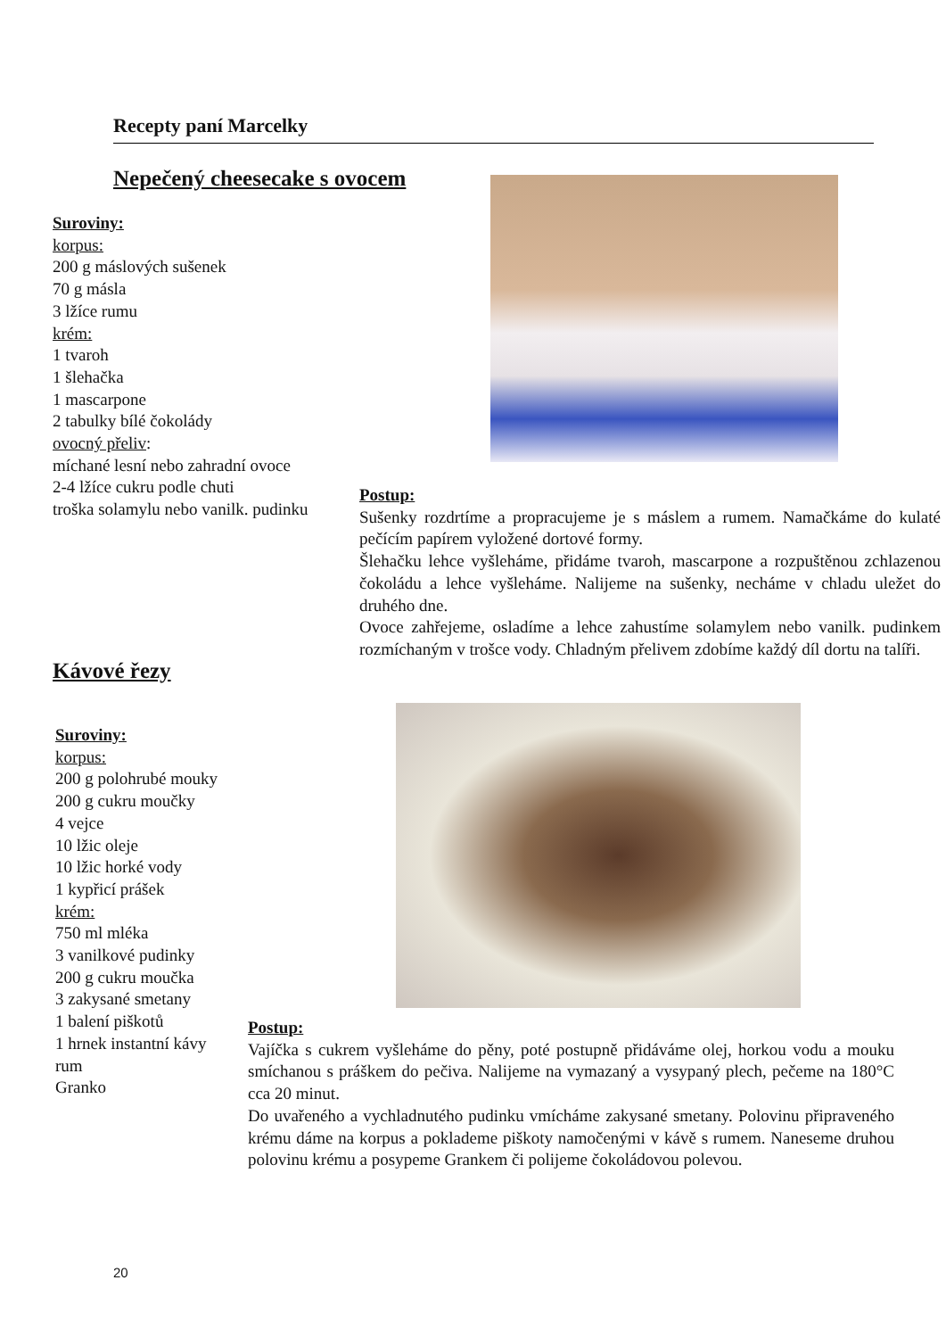Recepty paní Marcelky
Nepečený cheesecake s ovocem
Suroviny:
korpus:
200 g máslových sušenek
70 g másla
3 lžíce rumu
krém:
1 tvaroh
1 šlehačka
1 mascarpone
2 tabulky bílé čokolády
ovocný přeliv:
míchané lesní nebo zahradní ovoce
2-4 lžíce cukru podle chuti
troška solamylu nebo vanilk. pudinku
Postup:
Sušenky rozdrtíme a propracujeme je s máslem a rumem. Namačkáme do kulaté pečícím papírem vyložené dortové formy.
Šlehačku lehce vyšleháme, přidáme tvaroh, mascarpone a rozpuštěnou zchlazenou čokoládu a lehce vyšleháme. Nalijeme na sušenky, necháme v chladu uležet do druhého dne.
Ovoce zahřejeme, osladíme a lehce zahustíme solamylem nebo vanilk. pudinkem rozmíchaným v trošce vody. Chladným přelivem zdobíme každý díl dortu na talíři.
Kávové řezy
Suroviny:
korpus:
200 g polohrubé mouky
200 g cukru moučky
4 vejce
10 lžic oleje
10 lžic horké vody
1 kypřicí prášek
krém:
750 ml mléka
3 vanilkové pudinky
200 g cukru moučka
3 zakysané smetany
1 balení piškotů
1 hrnek instantní kávy rum
Granko
Postup:
Vajíčka s cukrem vyšleháme do pěny, poté postupně přidáváme olej, horkou vodu a mouku smíchanou s práškem do pečiva. Nalijeme na vymazaný a vysypaný plech, pečeme na 180°C cca 20 minut.
Do uvařeného a vychladnutého pudinku vmícháme zakysané smetany. Polovinu připraveného krému dáme na korpus a poklademe piškoty namočenými v kávě s rumem. Naneseme druhou polovinu krému a posypeme Grankem či polijeme čokoládovou polevou.
20